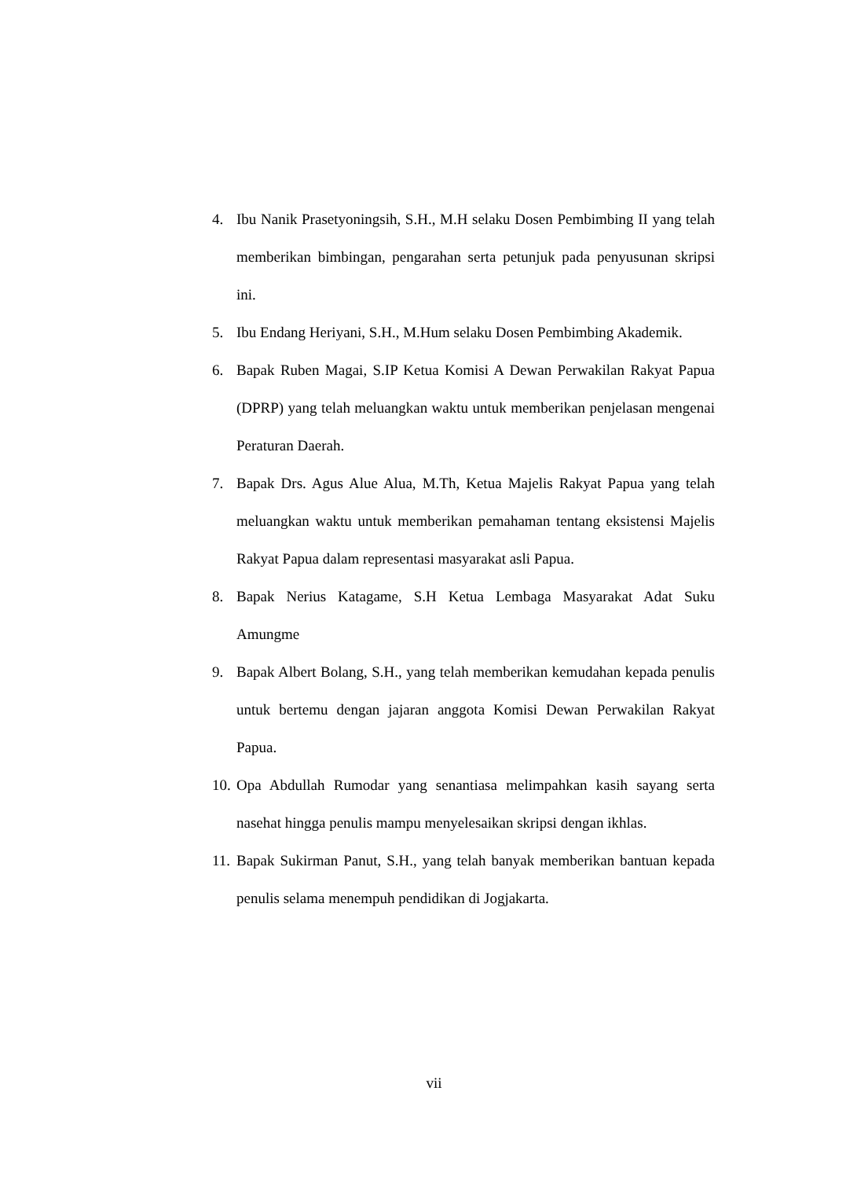4. Ibu Nanik Prasetyoningsih, S.H., M.H selaku Dosen Pembimbing II yang telah memberikan bimbingan, pengarahan serta petunjuk pada penyusunan skripsi ini.
5. Ibu Endang Heriyani, S.H., M.Hum selaku Dosen Pembimbing Akademik.
6. Bapak Ruben Magai, S.IP Ketua Komisi A Dewan Perwakilan Rakyat Papua (DPRP) yang telah meluangkan waktu untuk memberikan penjelasan mengenai Peraturan Daerah.
7. Bapak Drs. Agus Alue Alua, M.Th, Ketua Majelis Rakyat Papua yang telah meluangkan waktu untuk memberikan pemahaman tentang eksistensi Majelis Rakyat Papua dalam representasi masyarakat asli Papua.
8. Bapak Nerius Katagame, S.H Ketua Lembaga Masyarakat Adat Suku Amungme
9. Bapak Albert Bolang, S.H., yang telah memberikan kemudahan kepada penulis untuk bertemu dengan jajaran anggota Komisi Dewan Perwakilan Rakyat Papua.
10. Opa Abdullah Rumodar yang senantiasa melimpahkan kasih sayang serta nasehat hingga penulis mampu menyelesaikan skripsi dengan ikhlas.
11. Bapak Sukirman Panut, S.H., yang telah banyak memberikan bantuan kepada penulis selama menempuh pendidikan di Jogjakarta.
vii